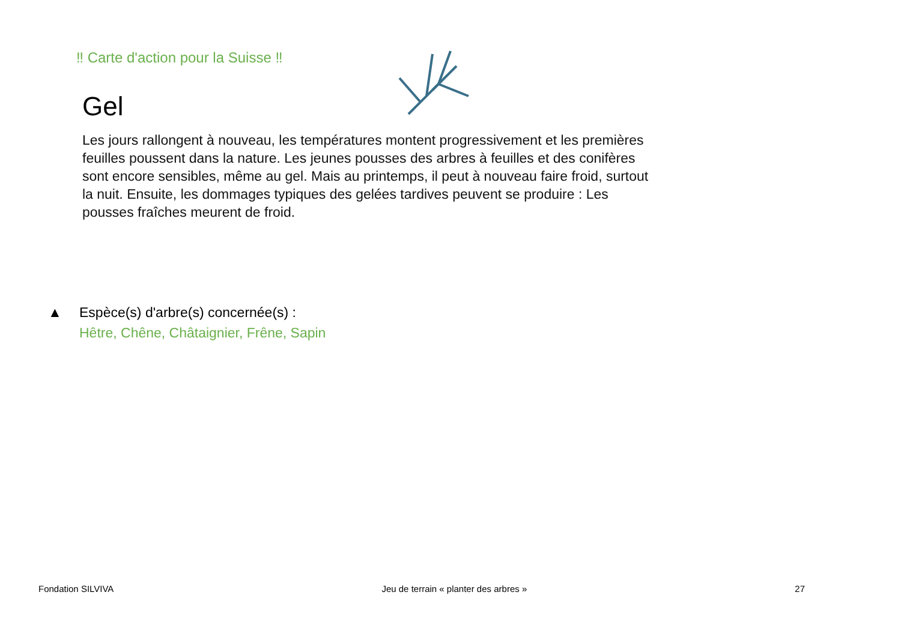‼ Carte d'action pour la Suisse ‼
Gel
Les jours rallongent à nouveau, les températures montent progressivement et les premières feuilles poussent dans la nature. Les jeunes pousses des arbres à feuilles et des conifères sont encore sensibles, même au gel. Mais au printemps, il peut à nouveau faire froid, surtout la nuit. Ensuite, les dommages typiques des gelées tardives peuvent se produire : Les pousses fraîches meurent de froid.
▲ Espèce(s) d'arbre(s) concernée(s) :
Hêtre, Chêne, Châtaignier, Frêne, Sapin
Fondation SILVIVA Jeu de terrain « planter des arbres » 27